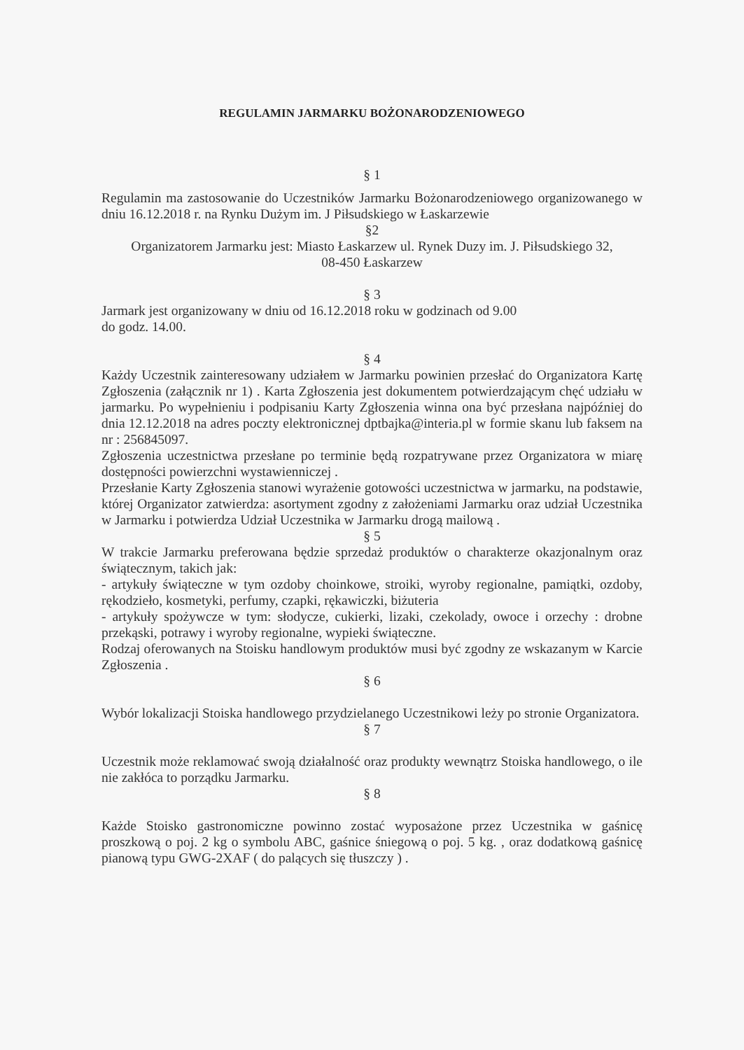REGULAMIN JARMARKU BOŻONARODZENIOWEGO
§ 1
Regulamin ma zastosowanie do Uczestników Jarmarku Bożonarodzeniowego organizowanego w dniu 16.12.2018 r. na Rynku Dużym im. J Piłsudskiego w Łaskarzewie
§2
Organizatorem Jarmarku jest: Miasto Łaskarzew ul. Rynek Duzy im. J. Piłsudskiego 32,
08-450 Łaskarzew
§ 3
Jarmark jest organizowany w dniu od 16.12.2018 roku w godzinach od 9.00
do godz. 14.00.
§ 4
Każdy Uczestnik zainteresowany udziałem w Jarmarku powinien przesłać do Organizatora Kartę Zgłoszenia (załącznik nr 1) . Karta Zgłoszenia jest dokumentem potwierdzającym chęć udziału w jarmarku. Po wypełnieniu i podpisaniu Karty Zgłoszenia winna ona być przesłana najpóźniej do dnia 12.12.2018 na adres poczty elektronicznej dptbajka@interia.pl w formie skanu lub faksem na nr : 256845097.
Zgłoszenia uczestnictwa przesłane po terminie będą rozpatrywane przez Organizatora w miarę dostępności powierzchni wystawienniczej .
Przesłanie Karty Zgłoszenia stanowi wyrażenie gotowości uczestnictwa w jarmarku, na podstawie, której Organizator zatwierdza: asortyment zgodny z założeniami Jarmarku oraz udział Uczestnika w Jarmarku i potwierdza Udział Uczestnika w Jarmarku drogą mailową .
§ 5
W trakcie Jarmarku preferowana będzie sprzedaż produktów o charakterze okazjonalnym oraz świątecznym, takich jak:
- artykuły świąteczne w tym ozdoby choinkowe, stroiki, wyroby regionalne, pamiątki, ozdoby, rękodzieło, kosmetyki, perfumy, czapki, rękawiczki, biżuteria
- artykuły spożywcze w tym: słodycze, cukierki, lizaki, czekolady, owoce i orzechy : drobne przekąski, potrawy i wyroby regionalne, wypieki świąteczne.
Rodzaj oferowanych na Stoisku handlowym produktów musi być zgodny ze wskazanym w Karcie Zgłoszenia .
§ 6
Wybór lokalizacji Stoiska handlowego przydzielanego Uczestnikowi leży po stronie Organizatora.
§ 7
Uczestnik może reklamować swoją działalność oraz produkty wewnątrz Stoiska handlowego, o ile nie zakłóca to porządku Jarmarku.
§ 8
Każde Stoisko gastronomiczne powinno zostać wyposażone przez Uczestnika w gaśnicę proszkową o poj. 2 kg o symbolu ABC, gaśnice śniegową o poj. 5 kg. , oraz dodatkową gaśnicę pianową typu GWG-2XAF ( do palących się tłuszczy ) .